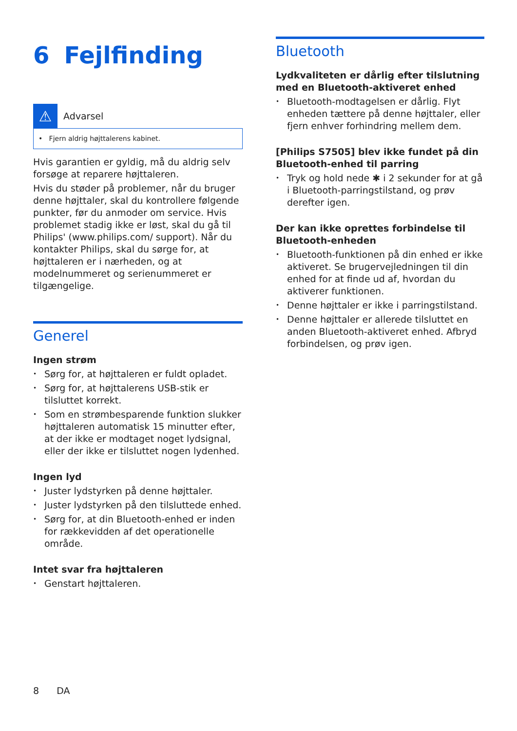6 Fejlfinding
⚠
Advarsel
• Fjern aldrig højttalerens kabinet.
Hvis garantien er gyldig, må du aldrig selv forsøge at reparere højttaleren.
Hvis du støder på problemer, når du bruger denne højttaler, skal du kontrollere følgende punkter, før du anmoder om service. Hvis problemet stadig ikke er løst, skal du gå til Philips' (www.philips.com/ support). Når du kontakter Philips, skal du sørge for, at højttaleren er i nærheden, og at modelnummeret og serienummeret er tilgængelige.
Generel
Ingen strøm
• Sørg for, at højttaleren er fuldt opladet.
• Sørg for, at højttalerens USB-stik er tilsluttet korrekt.
• Som en strømbesparende funktion slukker højttaleren automatisk 15 minutter efter, at der ikke er modtaget noget lydsignal, eller der ikke er tilsluttet nogen lydenhed.
Ingen lyd
• Juster lydstyrken på denne højttaler.
• Juster lydstyrken på den tilsluttede enhed.
• Sørg for, at din Bluetooth-enhed er inden for rækkevidden af det operationelle område.
Intet svar fra højttaleren
• Genstart højttaleren.
Bluetooth
Lydkvaliteten er dårlig efter tilslutning med en Bluetooth-aktiveret enhed
• Bluetooth-modtagelsen er dårlig. Flyt enheden tættere på denne højttaler, eller fjern enhver forhindring mellem dem.
[Philips S7505] blev ikke fundet på din Bluetooth-enhed til parring
• Tryk og hold nede ✱ i 2 sekunder for at gå i Bluetooth-parringstilstand, og prøv derefter igen.
Der kan ikke oprettes forbindelse til Bluetooth-enheden
• Bluetooth-funktionen på din enhed er ikke aktiveret. Se brugervejledningen til din enhed for at finde ud af, hvordan du aktiverer funktionen.
• Denne højttaler er ikke i parringstilstand.
• Denne højttaler er allerede tilsluttet en anden Bluetooth-aktiveret enhed. Afbryd forbindelsen, og prøv igen.
8 DA